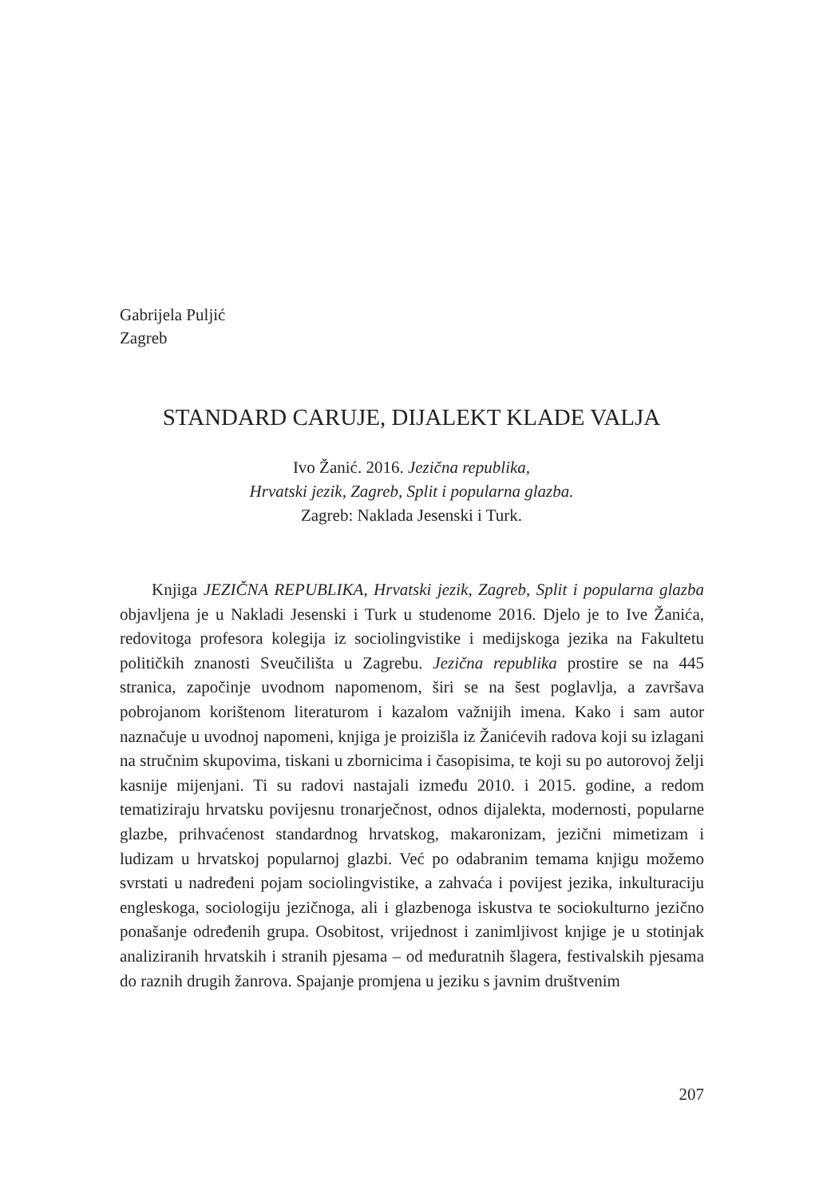Gabrijela Puljić
Zagreb
STANDARD CARUJE, DIJALEKT KLADE VALJA
Ivo Žanić. 2016. Jezična republika,
Hrvatski jezik, Zagreb, Split i popularna glazba.
Zagreb: Naklada Jesenski i Turk.
Knjiga JEZIČNA REPUBLIKA, Hrvatski jezik, Zagreb, Split i popularna glazba objavljena je u Nakladi Jesenski i Turk u studenome 2016. Djelo je to Ive Žanića, redovitoga profesora kolegija iz sociolingvistike i medijskoga jezika na Fakultetu političkih znanosti Sveučilišta u Zagrebu. Jezična republika prostire se na 445 stranica, započinje uvodnom napomenom, širi se na šest poglavlja, a završava pobrojanom korištenom literaturom i kazalom važnijih imena. Kako i sam autor naznačuje u uvodnoj napomeni, knjiga je proizišla iz Žanićevih radova koji su izlagani na stručnim skupovima, tiskani u zbornicima i časopisima, te koji su po autorovoj želji kasnije mijenjani. Ti su radovi nastajali između 2010. i 2015. godine, a redom tematiziraju hrvatsku povijesnu tronarječnost, odnos dijalekta, modernosti, popularne glazbe, prihvaćenost standardnog hrvatskog, makaronizam, jezični mimetizam i ludizam u hrvatskoj popularnoj glazbi. Već po odabranim temama knjigu možemo svrstati u nadređeni pojam sociolingvistike, a zahvaća i povijest jezika, inkulturaciju engleskoga, sociologiju jezičnoga, ali i glazbenoga iskustva te sociokulturno jezično ponašanje određenih grupa. Osobitost, vrijednost i zanimljivost knjige je u stotinjak analiziranih hrvatskih i stranih pjesama – od međuratnih šlagera, festivalskih pjesama do raznih drugih žanrova. Spajanje promjena u jeziku s javnim društvenim
207